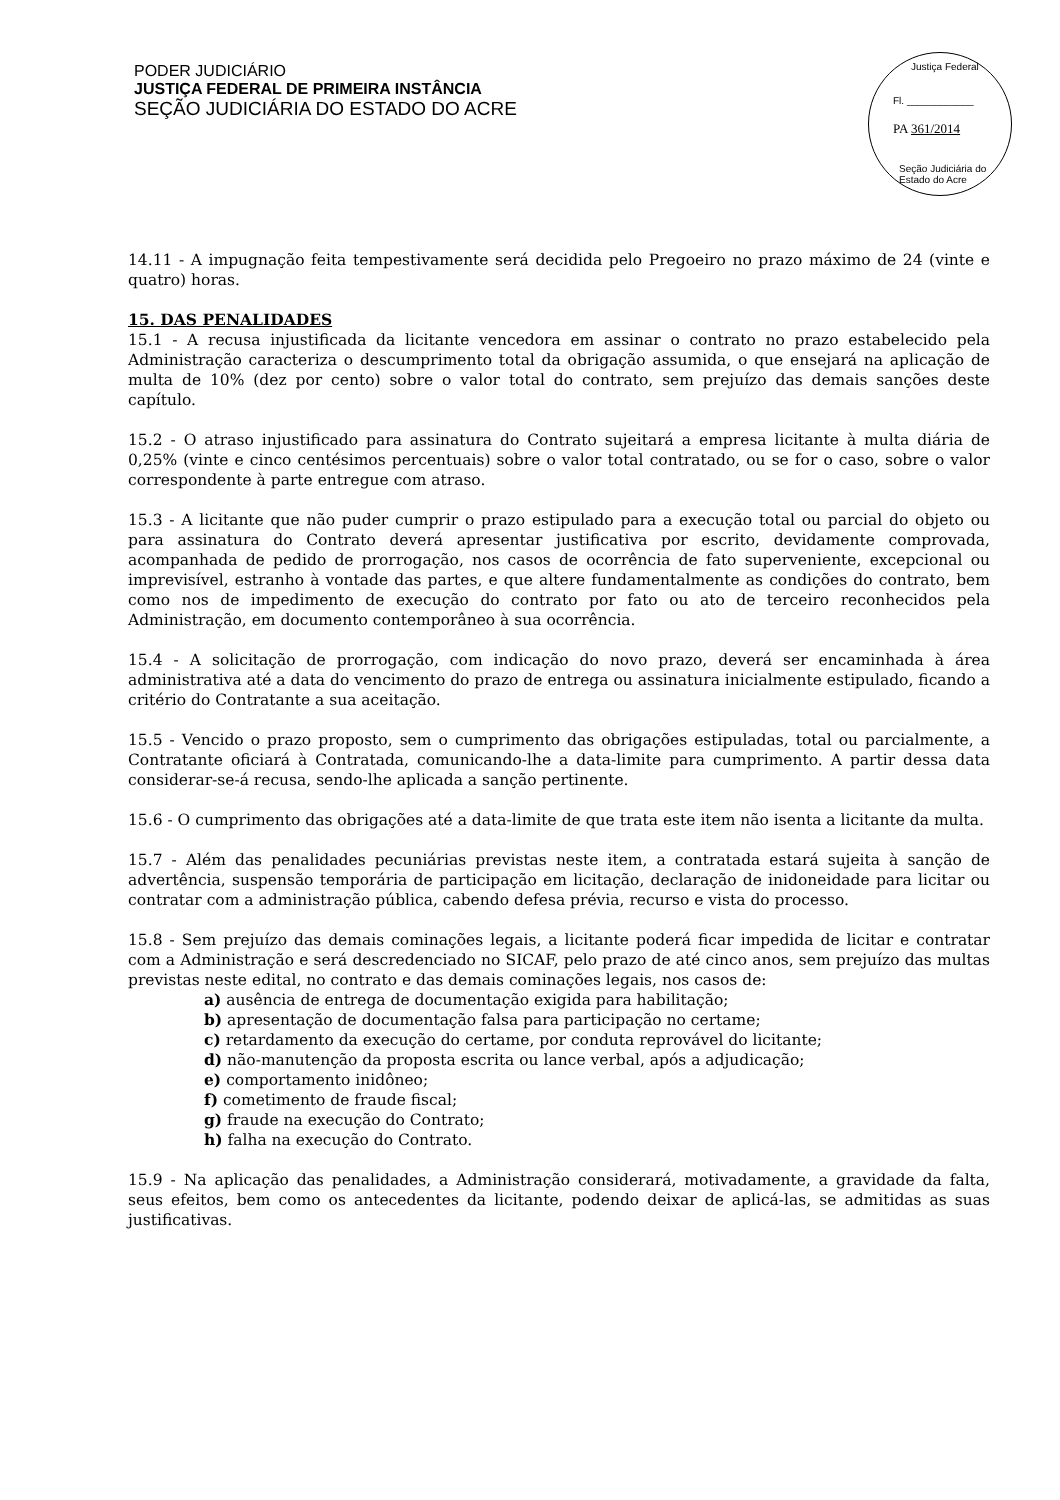PODER JUDICIÁRIO
JUSTIÇA FEDERAL DE PRIMEIRA INSTÂNCIA
SEÇÃO JUDICIÁRIA DO ESTADO DO ACRE
Justiça Federal
Fl. ____________
PA 361/2014
Seção Judiciária do Estado do Acre
14.11 - A impugnação feita tempestivamente será decidida pelo Pregoeiro no prazo máximo de 24 (vinte e quatro) horas.
15. DAS PENALIDADES
15.1 - A recusa injustificada da licitante vencedora em assinar o contrato no prazo estabelecido pela Administração caracteriza o descumprimento total da obrigação assumida, o que ensejará na aplicação de multa de 10% (dez por cento) sobre o valor total do contrato, sem prejuízo das demais sanções deste capítulo.
15.2 - O atraso injustificado para assinatura do Contrato sujeitará a empresa licitante à multa diária de 0,25% (vinte e cinco centésimos percentuais) sobre o valor total contratado, ou se for o caso, sobre o valor correspondente à parte entregue com atraso.
15.3 - A licitante que não puder cumprir o prazo estipulado para a execução total ou parcial do objeto ou para assinatura do Contrato deverá apresentar justificativa por escrito, devidamente comprovada, acompanhada de pedido de prorrogação, nos casos de ocorrência de fato superveniente, excepcional ou imprevisível, estranho à vontade das partes, e que altere fundamentalmente as condições do contrato, bem como nos de impedimento de execução do contrato por fato ou ato de terceiro reconhecidos pela Administração, em documento contemporâneo à sua ocorrência.
15.4 - A solicitação de prorrogação, com indicação do novo prazo, deverá ser encaminhada à área administrativa até a data do vencimento do prazo de entrega ou assinatura inicialmente estipulado, ficando a critério do Contratante a sua aceitação.
15.5 - Vencido o prazo proposto, sem o cumprimento das obrigações estipuladas, total ou parcialmente, a Contratante oficiará à Contratada, comunicando-lhe a data-limite para cumprimento. A partir dessa data considerar-se-á recusa, sendo-lhe aplicada a sanção pertinente.
15.6 - O cumprimento das obrigações até a data-limite de que trata este item não isenta a licitante da multa.
15.7 - Além das penalidades pecuniárias previstas neste item, a contratada estará sujeita à sanção de advertência, suspensão temporária de participação em licitação, declaração de inidoneidade para licitar ou contratar com a administração pública, cabendo defesa prévia, recurso e vista do processo.
15.8 - Sem prejuízo das demais cominações legais, a licitante poderá ficar impedida de licitar e contratar com a Administração e será descredenciado no SICAF, pelo prazo de até cinco anos, sem prejuízo das multas previstas neste edital, no contrato e das demais cominações legais, nos casos de:
a) ausência de entrega de documentação exigida para habilitação;
b) apresentação de documentação falsa para participação no certame;
c) retardamento da execução do certame, por conduta reprovável do licitante;
d) não-manutenção da proposta escrita ou lance verbal, após a adjudicação;
e) comportamento inidôneo;
f) cometimento de fraude fiscal;
g) fraude na execução do Contrato;
h) falha na execução do Contrato.
15.9 - Na aplicação das penalidades, a Administração considerará, motivadamente, a gravidade da falta, seus efeitos, bem como os antecedentes da licitante, podendo deixar de aplicá-las, se admitidas as suas justificativas.